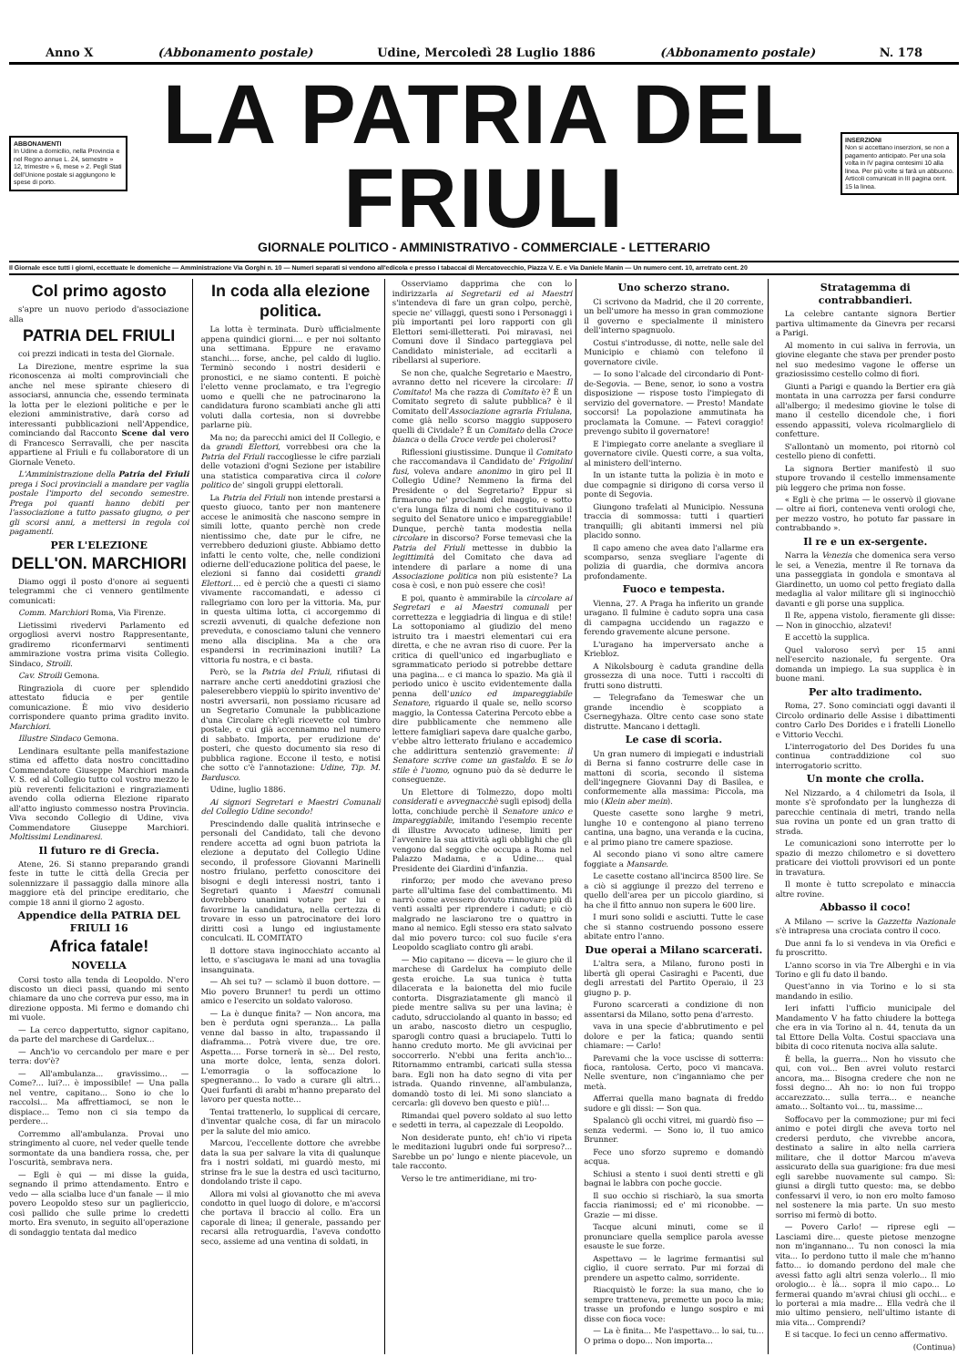Anno X (Abbonamento postale) Udine, Mercoledì 28 Luglio 1886 (Abbonamento postale) N. 178
ABBONAMENTI
In Udine a domicilio, nella Provincia e nel Regno annue L. 24, semestre » 12, trimestre » 6, mese » 2. Pegli Stati dell'Unione postale si aggiungono le spese di porto.
LA PATRIA DEL FRIULI
GIORNALE POLITICO - AMMINISTRATIVO - COMMERCIALE - LETTERARIO
INSERZIONI
Non si accettano inserzioni, se non a pagamento anticipato. Per una sola volta in IV pagina centesimi 10 alla linea. Per più volte si farà un abbuono. Articoli comunicati in III pagina cent. 15 la linea.
Il Giornale esce tutti i giorni, eccettuate le domeniche — Amministrazione Via Gorghi n. 10 — Numeri separati si vendono all'edicola e presso i tabaccai di Mercatovecchio, Piazza V. E. e Via Daniele Manin — Un numero cent. 10, arretrato cent. 20
Col primo agosto
s'apre un nuovo periodo d'associazione alla
PATRIA DEL FRIULI
coi prezzi indicati in testa del Giornale.
La Direzione, mentre esprime la sua riconoscenza ai molti comprovinciali che anche nel mese spirante chiesero di associarsi, annuncia che, essendo terminata la lotta per le elezioni politiche e per le elezioni amministrative, darà corso ad interessanti pubblicazioni nell'Appendice, cominciando dal Racconto Scene dal vero di Francesco Serravalli, che per nascita appartiene al Friuli e fu collaboratore di un Giornale Veneto.
L'Amministrazione della Patria del Friuli prega i Soci provinciali a mandare per vaglia postale l'importo del secondo semestre. Prega poi quanti hanno debiti per l'associazione a tutto passato giugno, o per gli scorsi anni, a mettersi in regola coi pagamenti.
PER L'ELEZIONE
DELL'ON. MARCHIORI
Diamo oggi il posto d'onore ai seguenti telegrammi che ci vennero gentilmente comunicati:
Comm. Marchiori Roma, Via Firenze.
Lietissimi rivedervi Parlamento ed orgogliosi avervi nostro Rappresentante, gradiremo riconfermarvi sentimenti ammirazione vostra prima visita Collegio. Sindaco, Stroili.
Cav. Stroili Gemona.
Ringraziola di cuore per splendido attestato fiducia e per gentile comunicazione. È mio vivo desiderio corrispondere quanto prima gradito invito. Marchiori.
Illustre Sindaco Gemona.
Lendinara esultante pella manifestazione stima ed affetto data nostro concittadino Commendatore Giuseppe Marchiori manda V. S. ed al Collegio tutto col vostro mezzo le più reverenti felicitazioni e ringraziamenti avendo colla odierna Elezione riparato all'atto ingiusto commesso nostra Provincia. Viva secondo Collegio di Udine, viva Commendatore Giuseppe Marchiori. Moltissimi Lendinaresi.
Il futuro re di Grecia.
Atene, 26. Si stanno preparando grandi feste in tutte le città della Grecia per solennizzare il passaggio dalla minore alla maggiore età del principe ereditario, che compie 18 anni il giorno 2 agosto.
Appendice della PATRIA DEL FRIULI 16
Africa fatale!
NOVELLA
Corsi tosto alla tenda di Leopoldo. N'ero discosto un dieci passi, quando mi sento chiamare da uno che correva pur esso, ma in direzione opposta. Mi fermo e domando chi mi vuole.
— La cerco dappertutto, signor capitano, da parte del marchese di Gardelux...
— Anch'io vo cercandolo per mare e per terra: dov'è?
— All'ambulanza... gravissimo... — Come?... lui?... è impossibile! — Una palla nel ventre, capitano... Sono io che lo raccolsi... Ma affrettiamoci, se non le dispiace... Temo non ci sia tempo da perdere...
Corremmo all'ambulanza. Provai uno stringimento al cuore, nel veder quelle tende sormontate da una bandiera rossa, che, per l'oscurità, sembrava nera.
— Egli è qui — mi disse la guida, segnando il primo attendamento. Entro e vedo — alla scialba luce d'un fanale — il mio povero Leopoldo steso sur un pagliericcio, così pallido che sulle prime lo credetti morto. Era svenuto, in seguito all'operazione di sondaggio tentata dal medico
In coda alla elezione politica.
La lotta è terminata. Durò ufficialmente appena quindici giorni.... e per noi soltanto una settimana. Eppure ne eravamo stanchi.... forse, anche, pel caldo di luglio. Terminò secondo i nostri desiderii e pronostici, e ne siamo contenti. E poichè l'eletto venne proclamato, e tra l'egregio uomo e quelli che ne patrocinarono la candidatura furono scambiati anche gli atti voluti dalla cortesia, non si dovrebbe parlarne più.
Ma no; da parecchi amici del II Collegio, e da grandi Elettori, vorrebbesi ora che la Patria del Friuli raccogliesse le cifre parziali delle votazioni d'ogni Sezione per istabilire una statistica comparativa circa il colore politico de' singoli gruppi elettorali.
La Patria del Friuli non intende prestarsi a questo giuoco, tanto per non mantenere accese le animosità che nascono sempre in simili lotte, quanto perchè non crede nientissimo che, date pur le cifre, ne verrebbero deduzioni giuste. Abbiamo detto infatti le cento volte, che, nelle condizioni odierne dell'educazione politica del paese, le elezioni si fanno dai cosidetti grandi Elettori.... ed è perciò che a questi ci siamo vivamente raccomandati, e adesso ci rallegriamo con loro per la vittoria. Ma, pur in questa ultima lotta, ci accorgemmo di screzii avvenuti, di qualche defezione non preveduta, e conosciamo taluni che vennero meno alla disciplina. Ma a che ora espandersi in recriminazioni inutili? La vittoria fu nostra, e ci basta.
Però, se la Patria del Friuli, rifiutasi di narrare anche certi aneddotini graziosi che paleserebbero vieppiù lo spirito inventivo de' nostri avversarii, non possiamo ricusare ad un Segretario Comunale la pubblicazione d'una Circolare ch'egli ricevette col timbro postale, e cui già accennammo nel numero di sabbato. Importa, per erudizione de' posteri, che questo documento sia reso di pubblica ragione. Eccone il testo, e notisi che sotto c'è l'annotazione: Udine, Tip. M. Bardusco.
Udine, luglio 1886.
Ai signori Segretari e Maestri Comunali del Collegio Udine secondo!
Prescindendo dalle qualità intrinseche e personali del Candidato, tali che devono rendere accetta ad ogni buon patriota la elezione a deputato del Collegio Udine secondo, il professore Giovanni Marinelli nostro friulano, perfetto conoscitore dei bisogni e degli interessi nostri, tanto i Segretari quanto i Maestri comunali dovrebbero unanimi votare per lui e favorirne la candidatura, nella certezza di trovare in esso un patrocinatore dei loro diritti così a lungo ed ingiustamente conculcati. IL COMITATO
Il dottore stava inginocchiato accanto al letto, e s'asciugava le mani ad una tovaglia insanguinata.
— Ah sei tu? — sclamò il buon dottore. — Mio povero Brunner! tu perdi un ottimo amico e l'esercito un soldato valoroso.
— La è dunque finita? — Non ancora, ma ben è perduta ogni speranza... La palla venne dal basso in alto, trapassando il diaframma... Potrà vivere due, tre ore. Aspetta.... Forse tornerà in sè... Del resto, una morte dolce, lenta, senza dolori. L'emorragia o la soffocazione lo spegneranno... Io vado a curare gli altri... Quei furfanti di arabi m'hanno preparato del lavoro per questa notte...
Tentai trattenerlo, lo supplicai di cercare, d'inventar qualche cosa, di far un miracolo per la salute del mio amico.
Marcou, l'eccellente dottore che avrebbe data la sua per salvare la vita di qualunque fra i nostri soldati, mi guardò mesto, mi strinse fra le sue la destra ed uscì taciturno, dondolando triste il capo.
Allora mi volsi al giovanotto che mi aveva condotto in quel luogo di dolore, e m'accorsi che portava il braccio al collo. Era un caporale di linea; il generale, passando per recarsi alla retroguardia, l'aveva condotto seco, assieme ad una ventina di soldati, in
Osserviamo dapprima che con lo indirizzarla ai Segretarii ed ai Maestri s'intendeva di fare un gran colpo, perchè, specie ne' villaggi, questi sono i Personaggi i più importanti pei loro rapporti con gli Elettori semi-illetterati. Poi miravasi, nei Comuni dove il Sindaco parteggiava pel Candidato ministeriale, ad eccitarli a ribellarsi al superiore.
Se non che, qualche Segretario e Maestro, avranno detto nel ricevere la circolare: Il Comitato! Ma che razza di Comitato è? È un Comitato segreto di salute pubblica? è il Comitato dell'Associazione agraria Friulana, come già nello scorso maggio supposero quelli di Cividale? È un Comitato della Croce bianca o della Croce verde pei cholerosi?
Riflessioni giustissime. Dunque il Comitato che raccomandava il Candidato de' Frigolini fusi, voleva andare anonimo in giro pel II Collegio Udine? Nemmeno la firma del Presidente o del Segretario? Eppur si firmarono ne' proclami del maggio, e sotto c'era lunga filza di nomi che costituivano il seguito del Senatore unico e impareggiabile! Dunque, perchè tanta modestia nella circolare in discorso? Forse temevasi che la Patria del Friuli mettesse in dubbio la legittimità del Comitato che dava ad intendere di parlare a nome di una Associazione politica non più esistente? La cosa è così, e non può essere che così!
E poi, quanto è ammirabile la circolare ai Segretari e ai Maestri comunali per correttezza e leggiadria di lingua e di stile! La sottoponiamo al giudizio del meno istruito tra i maestri elementari cui era diretta, e che ne avran riso di cuore. Per la critica di quell'unico ed ingarbugliato e sgrammaticato periodo si potrebbe dettare una pagina... e ci manca lo spazio. Ma già il periodo unico è uscito evidentemente dalla penna dell'unico ed impareggiabile Senatore, riguardo il quale se, nello scorso maggio, la Contessa Caterina Percoto ebbe a dire pubblicamente che nemmeno alle lettere famigliari sapeva dare qualche garbo, v'ebbe altro letterato friulano e accademico che addirittura sentenziò gravemente: il Senatore scrive come un gastaldo. E se lo stile è l'uomo, ognuno può da sè dedurre le conseguenze.
Un Elettore di Tolmezzo, dopo molti considerati e avvegnacchè sugli episodj della lotta, conchiude perchè il Senatore unico e impareggiabile, imitando l'esempio recente di illustre Avvocato udinese, limiti per l'avvenire la sua attività agli obblighi che gli vengono dal seggio che occupa a Roma nel Palazzo Madama, e a Udine... qual Presidente dei Giardini d'infanzia.
rinforzo; per modo che avevano preso parte all'ultima fase del combattimento. Mi narrò come avessero dovuto rinnovare più di venti assalti per riprendere i caduti; e ciò malgrado ne lasciarono tre o quattro in mano al nemico. Egli stesso era stato salvato dal mio povero turco: col suo fucile s'era Leopoldo scagliato contro gli arabi.
— Mio capitano — diceva — le giuro che il marchese di Gardelux ha compiuto delle gesta eroiche. La sua tunica è tutta dilacerata e la baionetta del mio fucile contorta. Disgraziatamente gli mancò il piede mentre saliva su per una lavina; è caduto, sdrucciolando al quanto in basso; ed un arabo, nascosto dietro un cespuglio, sparogli contro quasi a bruciapelo. Tutti lo hanno creduto morto. Me gli avvicinai per soccorrerlo. N'ebbi una ferita anch'io... Ritornammo entrambi, caricati sulla stessa bara. Egli non ha dato segno di vita per istrada. Quando rinvenne, all'ambulanza, domandò tosto di lei. Mi sono slanciato a cercarla: gli dovevo ben questo e più!...
Rimandai quel povero soldato al suo letto e sedetti in terra, al capezzale di Leopoldo.
Non desiderate punto, eh! ch'io vi ripeta le meditazioni lugubri onde fui sorpreso?... Sarebbe un po' lungo e niente piacevole, un tale racconto.
Verso le tre antimeridiane, mi tro-
Uno scherzo strano.
Ci scrivono da Madrid, che il 20 corrente, un bell'umore ha messo in gran commozione il governo e specialmente il ministero dell'interno spagnuolo.
Costui s'introdusse, di notte, nelle sale del Municipio e chiamò con telefono il governatore civile.
— Io sono l'alcade del circondario di Pont-de-Segovia. — Bene, senor, io sono a vostra disposizione — rispose tosto l'impiegato di servizio del governatore. — Presto! Mandate soccorsi! La popolazione ammutinata ha proclamata la Comune. — Fatevi coraggio! prevengo subito il governatore!
E l'impiegato corre anelante a svegliare il governatore civile. Questi corre, a sua volta, al ministero dell'interno.
In un istante tutta la polizia è in moto e due compagnie si dirigono di corsa verso il ponte di Segovia.
Giungono trafelati al Municipio. Nessuna traccia di sommossa: tutti i quartieri tranquilli; gli abitanti immersi nel più placido sonno.
Il capo ameno che avea dato l'allarme era scomparso, senza svegliare l'agente di polizia di guardia, che dormiva ancora profondamente.
Fuoco e tempesta.
Vienna, 27. A Praga ha infierito un grande uragano. Il fulmine è caduto sopra una casa di campagna uccidendo un ragazzo e ferendo gravemente alcune persone.
L'uragano ha imperversato anche a Kriebloz.
A Nikolsbourg è caduta grandine della grossezza di una noce. Tutti i raccolti di frutti sono distrutti.
— Telegrafano da Temeswar che un grande incendio è scoppiato a Csernegyhaza. Oltre cento case sono state distrutte. Mancano i dettagli.
Le case di scoria.
Un gran numero di impiegati e industriali di Berna si fanno costrurre delle case in mattoni di scoria, secondo il sistema dell'ingegnere Giovanni Day di Basilea, e conformemente alla massima: Piccola, ma mio (Klein aber mein).
Queste casette sono larghe 9 metri, lunghe 10 e contengono al piano terreno cantina, una bagno, una veranda e la cucina, e al primo piano tre camere spaziose.
Al secondo piano vi sono altre camere foggiate a Mansarde.
Le casette costano all'incirca 8500 lire. Se a ciò si aggiunge il prezzo del terreno e quello dell'area per un piccolo giardino, si ha che il fitto annuo non supera le 600 lire.
I muri sono solidi e asciutti. Tutte le case che si stanno costruendo possono essere abitate entro l'anno.
Due operai a Milano scarcerati.
L'altra sera, a Milano, furono posti in libertà gli operai Casiraghi e Pacenti, due degli arrestati del Partito Operaio, il 23 giugno p. p.
Furono scarcerati a condizione di non assentarsi da Milano, sotto pena d'arresto.
vava in una specie d'abbrutimento e pel dolore e per la fatica; quando sentii chiamare: — Carlo!
Parevami che la voce uscisse di sotterra: fioca, rantolosa. Certo, poco vi mancava. Nelle sventure, non c'inganniamo che per metà.
Afferrai quella mano bagnata di freddo sudore e gli dissi: — Son qua.
Spalancò gli occhi vitrei, mi guardò fiso — senza vedermi. — Sono io, il tuo amico Brunner.
Fece uno sforzo supremo e domandò acqua.
Schiusi a stento i suoi denti stretti e gli bagnai le labbra con poche goccie.
Il suo occhio si rischiarò, la sua smorta faccia rianimossi; ed e' mi riconobbe. — Grazie — mi disse.
Tacque alcuni minuti, come se il pronunciare quella semplice parola avesse esauste le sue forze.
Aspettavo — le lagrime fermantisi sul ciglio, il cuore serrato. Pur mi forzai di prendere un aspetto calmo, sorridente.
Riacquistò le forze: la sua mano, che io sempre tratteneva, premette un poco la mia; trasse un profondo e lungo sospiro e mi disse con fioca voce:
— La è finita... Me l'aspettavo... lo sai, tu... O prima o dopo... Non importa...
Stratagemma di contrabbandieri.
La celebre cantante signora Bertier partiva ultimamente da Ginevra per recarsi a Parigi.
Al momento in cui saliva in ferrovia, un giovine elegante che stava per prender posto nel suo medesimo vagone le offerse un graziosissimo cestello colmo di fiori.
Giunti a Parigi e quando la Bertier era già montata in una carrozza per farsi condurre all'albergo; il medesimo giovine le tolse di mano il cestello dicendole che, i fiori essendo appassiti, voleva ricolmarglielo di confetture.
S'allontanò un momento, poi ritornò col cestello pieno di confetti.
La signora Bertier manifestò il suo stupore trovando il cestello immensamente più leggero che prima non fosse.
« Egli è che prima — le osservò il giovane — oltre ai fiori, conteneva venti orologi che, per mezzo vostro, ho potuto far passare in contrabbando ».
Il re e un ex-sergente.
Narra la Venezia che domenica sera verso le sei, a Venezia, mentre il Re tornava da una passeggiata in gondola e smontava al Giardinetto, un uomo col petto fregiato dalla medaglia al valor militare gli si inginocchiò davanti e gli porse una supplica.
Il Re, appena vistolo, fieramente gli disse: — Non in ginocchio, alzatevi!
E accettò la supplica.
Quel valoroso servì per 15 anni nell'esercito nazionale, fu sergente. Ora domanda un impiego. La sua supplica è in buone mani.
Per alto tradimento.
Roma, 27. Sono cominciati oggi davanti il Circolo ordinario delle Assise i dibattimenti contro Carlo Des Dorides e i fratelli Lionello e Vittorio Vecchi.
L'interrogatorio del Des Dorides fu una continua contraddizione col suo interrogatorio scritto.
Un monte che crolla.
Nel Nizzardo, a 4 chilometri da Isola, il monte s'è sprofondato per la lunghezza di parecchie centinaia di metri, trando nella sua rovina un ponte ed un gran tratto di strada.
Le comunicazioni sono interrotte per lo spazio di mezzo chilometro e si dovettero praticare dei viottoli provvisori ed un ponte in travatura.
Il monte è tutto screpolato e minaccia altre rovine.
Abbasso il coco!
A Milano — scrive la Gazzetta Nazionale s'è intrapresa una crociata contro il coco.
Due anni fa lo si vendeva in via Orefici e fu proscritto.
L'anno scorso in via Tre Alberghi e in via Torino e gli fu dato il bando.
Quest'anno in via Torino e lo si sta mandando in esilio.
Ieri infatti l'ufficio municipale del Mandamento V ha fatto chiudere la bottega che era in via Torino al n. 44, tenuta da un tal Ettore Della Volta. Costui spacciava una bibita di coco ritenuta nociva alla salute.
È bella, la guerra... Non ho vissuto che qui, con voi... Ben avrei voluto restarci ancora, ma... Bisogna credere che non ne fossi degno... Ah no: io non fui troppo accarezzato... sulla terra... e neanche amato... Soltanto voi... tu, massime...
Soffocavo per la commozione; pur mi feci animo e potei dirgli che aveva torto nel credersi perduto, che vivrebbe ancora, destinato a salire in alto nella carriera militare, che il dottor Marcou m'aveva assicurato della sua guarigione: fra due mesi egli sarebbe nuovamente sul campo. Sì: giunsi a dirgli tutto questo: ma, se debbo confessarvi il vero, io non ero molto famoso nel sostenere la mia parte. Un suo mesto sorriso mi fermò di botto.
— Povero Carlo! — riprese egli — Lasciami dire... queste pietose menzogne non m'ingannano... Tu non conosci la mia vita... Io perdono tutto il male che m'hanno fatto... io domando perdono del male che avessi fatto agli altri senza volerlo... Il mio orologio... è là... sopra il mio capo... Lo fermerai quando m'avrai chiusi gli occhi... e lo porterai a mia madre... Ella vedrà che il mio ultimo pensiero, nell'ultimo istante di mia vita... Comprendi?
E si tacque. Io feci un cenno affermativo.
(Continua)